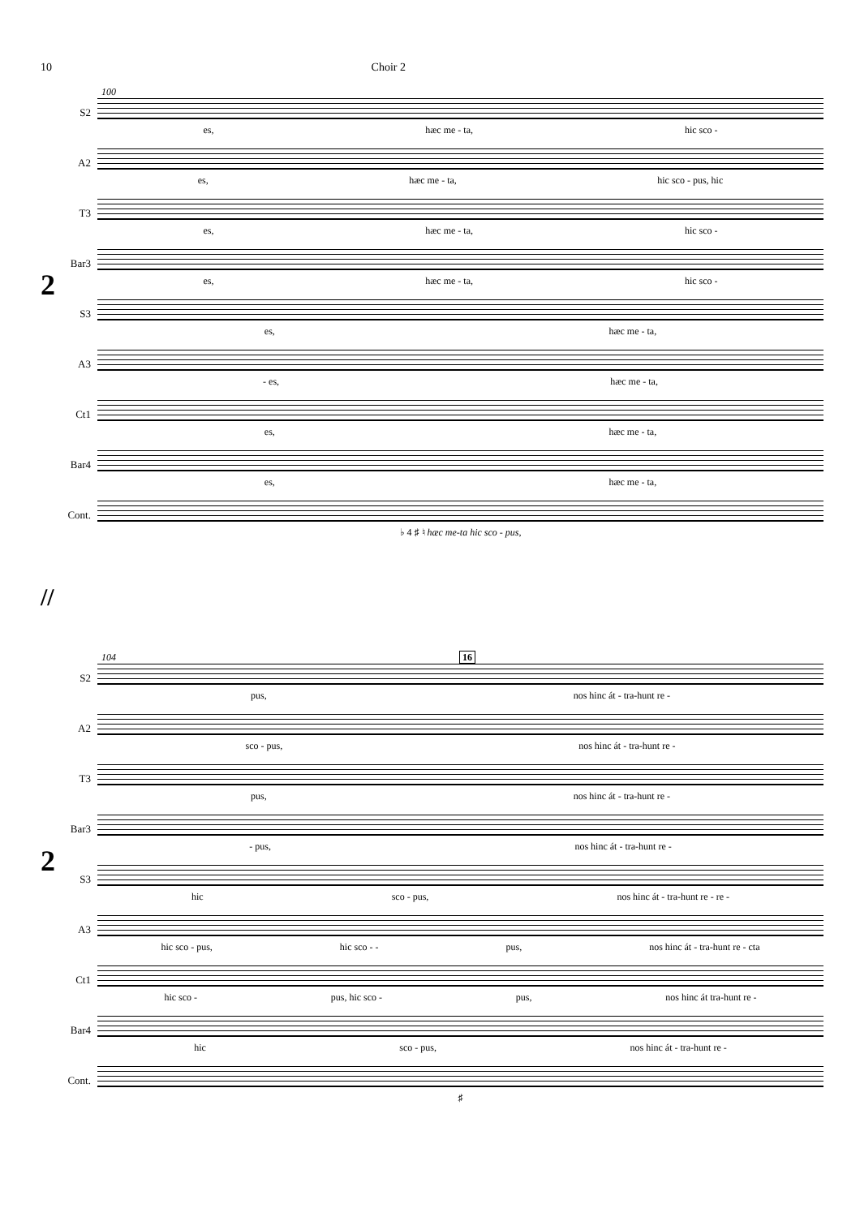10 Choir 2
2
100
S2
es, hæc me - ta, hic sco -
A2
es, hæc me - ta, hic sco - pus, hic
T3
es, hæc me - ta, hic sco -
Bar3
es, hæc me - ta, hic sco -
S3
es, hæc me - ta,
A3
- es, hæc me - ta,
Ct1
es, hæc me - ta,
Bar4
es, hæc me - ta,
Cont.
♭ 4 ♯ ♮ hæc me-ta hic sco - pus,
//
2
104 16
S2
pus, nos hinc át - tra-hunt re -
A2
sco - pus, nos hinc át - tra-hunt re -
T3
pus, nos hinc át - tra-hunt re -
Bar3
- pus, nos hinc át - tra-hunt re -
S3
hic sco - pus, nos hinc át - tra-hunt re - re -
A3
hic sco - pus, hic sco - - pus, nos hinc át - tra-hunt re - cta
Ct1
hic sco - pus, hic sco - pus, nos hinc át tra-hunt re -
Bar4
hic sco - pus, nos hinc át - tra-hunt re -
Cont.
♯